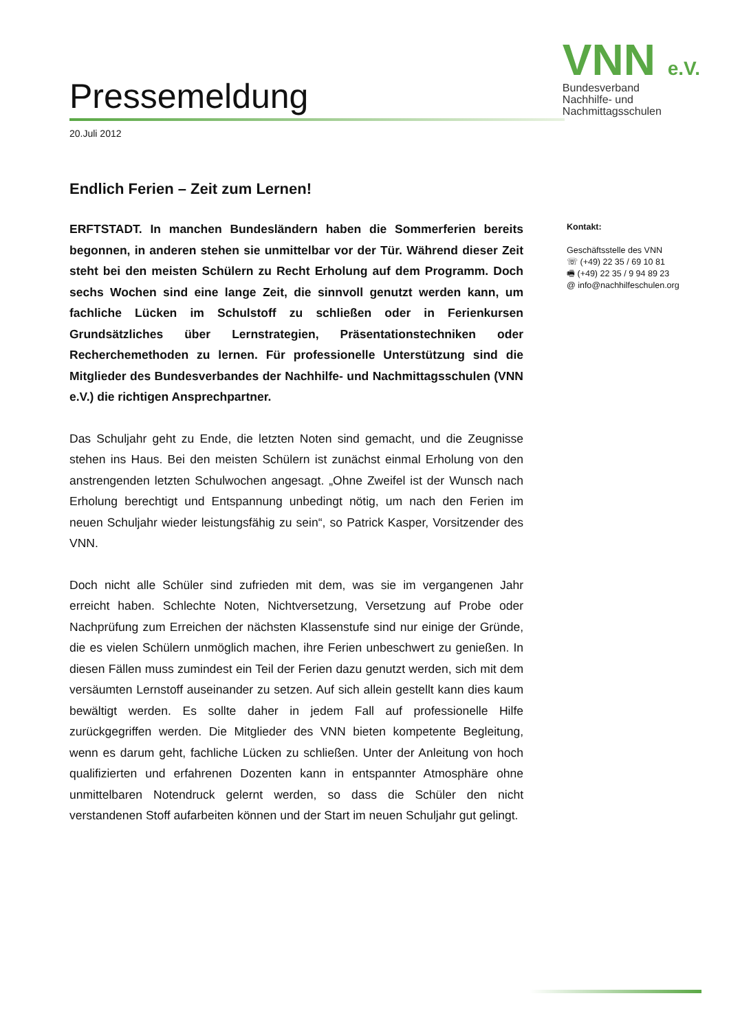Pressemeldung
VNN e.V.
Bundesverband
Nachhilfe- und
Nachmittagsschulen
20.Juli 2012
Endlich Ferien – Zeit zum Lernen!
ERFTSTADT. In manchen Bundesländern haben die Sommerferien bereits begonnen, in anderen stehen sie unmittelbar vor der Tür. Während dieser Zeit steht bei den meisten Schülern zu Recht Erholung auf dem Programm. Doch sechs Wochen sind eine lange Zeit, die sinnvoll genutzt werden kann, um fachliche Lücken im Schulstoff zu schließen oder in Ferienkursen Grundsätzliches über Lernstrategien, Präsentationstechniken oder Recherchemethoden zu lernen. Für professionelle Unterstützung sind die Mitglieder des Bundesverbandes der Nachhilfe- und Nachmittagsschulen (VNN e.V.) die richtigen Ansprechpartner.
Das Schuljahr geht zu Ende, die letzten Noten sind gemacht, und die Zeugnisse stehen ins Haus. Bei den meisten Schülern ist zunächst einmal Erholung von den anstrengenden letzten Schulwochen angesagt. „Ohne Zweifel ist der Wunsch nach Erholung berechtigt und Entspannung unbedingt nötig, um nach den Ferien im neuen Schuljahr wieder leistungsfähig zu sein“, so Patrick Kasper, Vorsitzender des VNN.
Doch nicht alle Schüler sind zufrieden mit dem, was sie im vergangenen Jahr erreicht haben. Schlechte Noten, Nichtversetzung, Versetzung auf Probe oder Nachprüfung zum Erreichen der nächsten Klassenstufe sind nur einige der Gründe, die es vielen Schülern unmöglich machen, ihre Ferien unbeschwert zu genießen. In diesen Fällen muss zumindest ein Teil der Ferien dazu genutzt werden, sich mit dem versäumten Lernstoff auseinander zu setzen. Auf sich allein gestellt kann dies kaum bewältigt werden. Es sollte daher in jedem Fall auf professionelle Hilfe zurückgegriffen werden. Die Mitglieder des VNN bieten kompetente Begleitung, wenn es darum geht, fachliche Lücken zu schließen. Unter der Anleitung von hoch qualifizierten und erfahrenen Dozenten kann in entspannter Atmosphäre ohne unmittelbaren Notendruck gelernt werden, so dass die Schüler den nicht verstandenen Stoff aufarbeiten können und der Start im neuen Schuljahr gut gelingt.
Kontakt:
Geschäftsstelle des VNN
☏ (+49) 22 35 / 69 10 81
🖷 (+49) 22 35 / 9 94 89 23
@ info@nachhilfeschulen.org